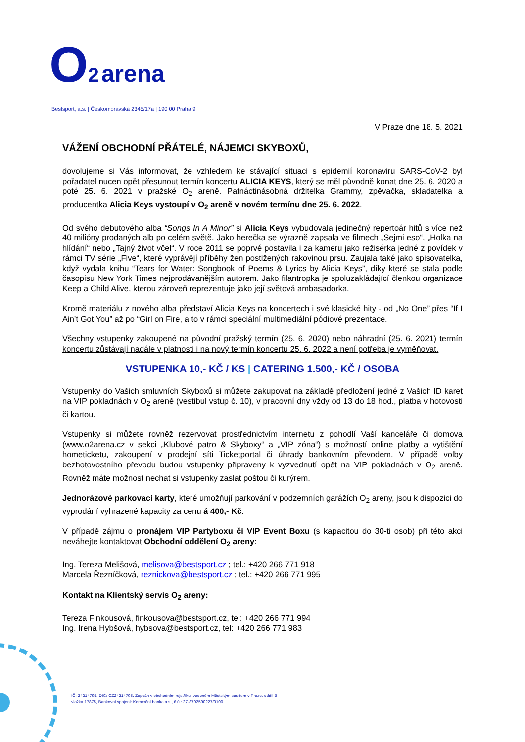O 2 arena
Bestsport, a.s. | Českomoravská 2345/17a | 190 00 Praha 9
V Praze dne 18. 5. 2021
VÁŽENÍ OBCHODNÍ PŘÁTELÉ, NÁJEMCI SKYBOXŮ,
dovolujeme si Vás informovat, že vzhledem ke stávající situaci s epidemií koronaviru SARS-CoV-2 byl pořadatel nucen opět přesunout termín koncertu ALICIA KEYS, který se měl původně konat dne 25. 6. 2020 a poté 25. 6. 2021 v pražské O<sub>2</sub> areně. Patnáctinásobná držitelka Grammy, zpěvačka, skladatelka a producentka Alicia Keys vystoupí v O<sub>2</sub> areně v novém termínu dne 25. 6. 2022.
Od svého debutového alba “Songs In A Minor” si Alicia Keys vybudovala jedinečný repertoár hitů s více než 40 milióny prodaných alb po celém světě. Jako herečka se výrazně zapsala ve filmech „Sejmi eso“, „Holka na hlídání“ nebo „Tajný život včel“. V roce 2011 se poprvé postavila i za kameru jako režisérka jedné z povídek v rámci TV série „Five“, které vyprávějí příběhy žen postižených rakovinou prsu. Zaujala také jako spisovatelka, když vydala knihu “Tears for Water: Songbook of Poems & Lyrics by Alicia Keys”, díky které se stala podle časopisu New York Times nejprodávanějším autorem. Jako filantropka je spoluzakládající členkou organizace Keep a Child Alive, kterou zároveň reprezentuje jako její světová ambasadorka.
Kromě materiálu z nového alba představí Alicia Keys na koncertech i své klasické hity - od „No One” přes “If I Ain’t Got You” až po “Girl on Fire, a to v rámci speciální multimediální pódiové prezentace.
Všechny vstupenky zakoupené na původní pražský termín (25. 6. 2020) nebo náhradní (25. 6. 2021) termín koncertu zůstávají nadále v platnosti i na nový termín koncertu 25. 6. 2022 a není potřeba je vyměňovat.
VSTUPENKA 10,- KČ / KS | CATERING 1.500,- KČ / OSOBA
Vstupenky do Vašich smluvních Skyboxů si můžete zakupovat na základě předložení jedné z Vašich ID karet na VIP pokladnách v O<sub>2</sub> areně (vestibul vstup č. 10), v pracovní dny vždy od 13 do 18 hod., platba v hotovosti či kartou.
Vstupenky si můžete rovněž rezervovat prostřednictvím internetu z pohodlí Vaší kanceláře či domova (www.o2arena.cz v sekci „Klubové patro & Skyboxy“ a „VIP zóna“) s možností online platby a vytištění hometicketu, zakoupení v prodejní síti Ticketportal či úhrady bankovním převodem. V případě volby bezhotovostního převodu budou vstupenky připraveny k vyzvednutí opět na VIP pokladnách v O<sub>2</sub> areně. Rovněž máte možnost nechat si vstupenky zaslat poštou či kurýrem.
Jednorázové parkovací karty, které umožňují parkování v podzemních garážích O<sub>2</sub> areny, jsou k dispozici do vyprodání vyhrazené kapacity za cenu á 400,- Kč.
V případě zájmu o pronájem VIP Partyboxu či VIP Event Boxu (s kapacitou do 30-ti osob) při této akci neváhejte kontaktovat Obchodní oddělení O<sub>2</sub> areny:
Ing. Tereza Melišová, melisova@bestsport.cz ; tel.: +420 266 771 918
Marcela Řezníčková, reznickova@bestsport.cz ; tel.: +420 266 771 995
Kontakt na Klientský servis O<sub>2</sub> areny:
Tereza Finkousová, finkousova@bestsport.cz, tel: +420 266 771 994
Ing. Irena Hybšová, hybsova@bestsport.cz, tel: +420 266 771 983
IČ: 24214795, DIČ: CZ24214795, Zapsán v obchodním rejstříku, vedeném Městským soudem v Praze, oddíl B,
vložka 17875, Bankovní spojení: Komerční banka a.s., č.ú.: 27-8792590227/0100